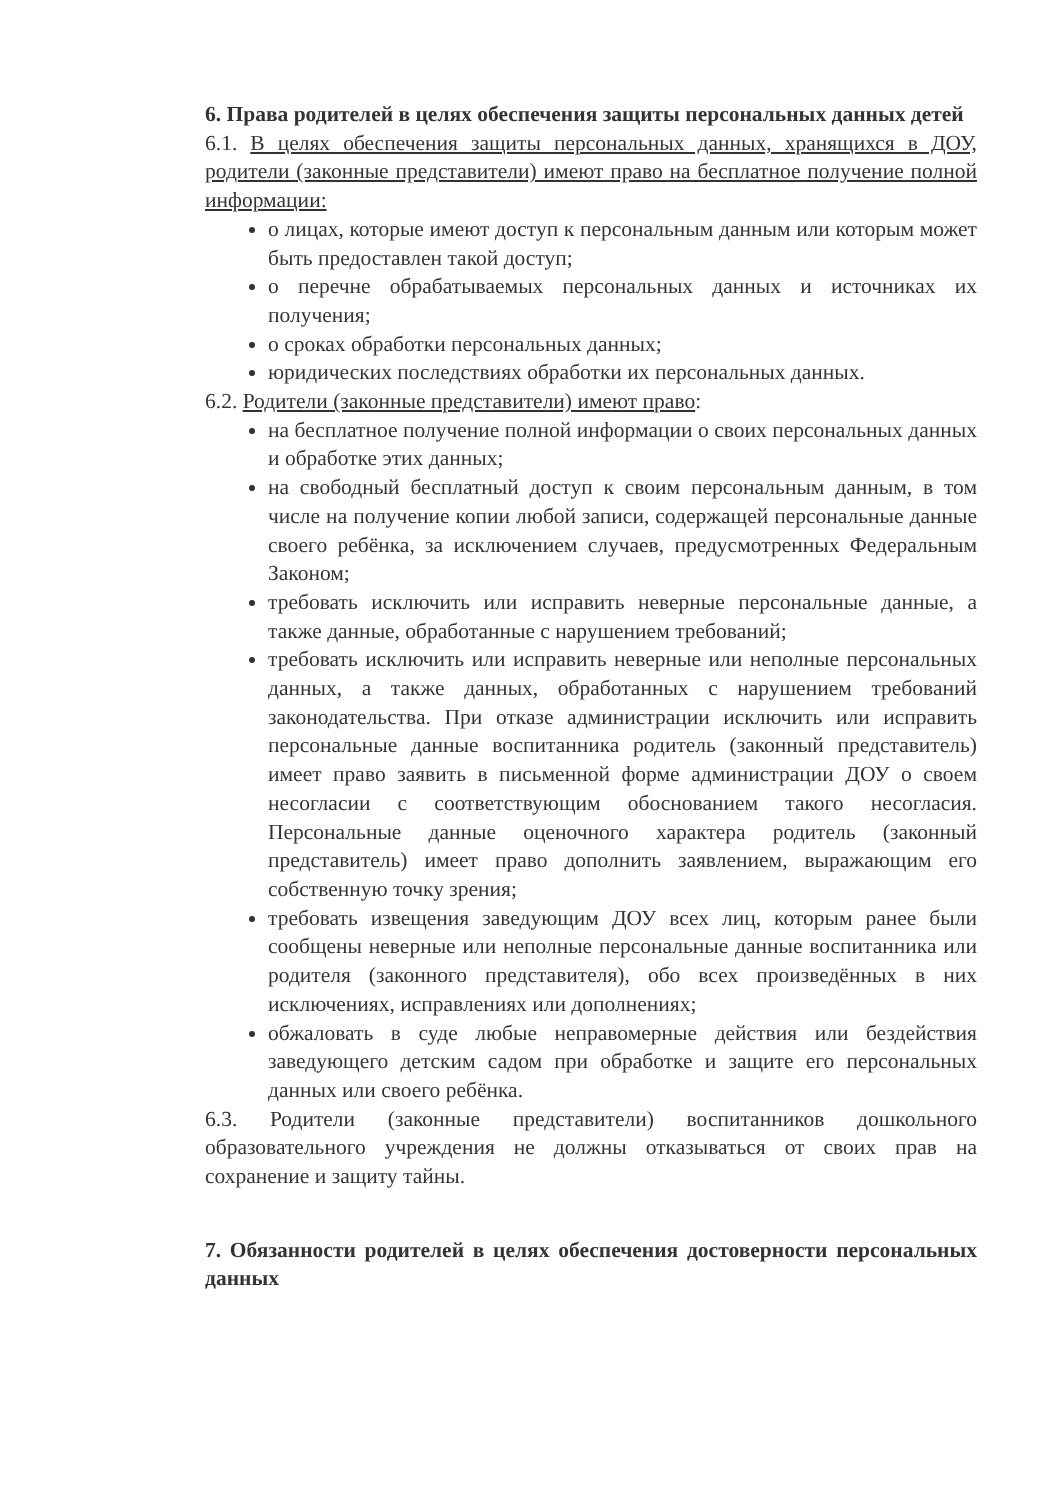6. Права родителей в целях обеспечения защиты персональных данных детей
6.1. В целях обеспечения защиты персональных данных, хранящихся в ДОУ, родители (законные представители) имеют право на бесплатное получение полной информации:
о лицах, которые имеют доступ к персональным данным или которым может быть предоставлен такой доступ;
о перечне обрабатываемых персональных данных и источниках их получения;
о сроках обработки персональных данных;
юридических последствиях обработки их персональных данных.
6.2. Родители (законные представители) имеют право:
на бесплатное получение полной информации о своих персональных данных и обработке этих данных;
на свободный бесплатный доступ к своим персональным данным, в том числе на получение копии любой записи, содержащей персональные данные своего ребёнка, за исключением случаев, предусмотренных Федеральным Законом;
требовать исключить или исправить неверные персональные данные, а также данные, обработанные с нарушением требований;
требовать исключить или исправить неверные или неполные персональных данных, а также данных, обработанных с нарушением требований законодательства. При отказе администрации исключить или исправить персональные данные воспитанника родитель (законный представитель) имеет право заявить в письменной форме администрации ДОУ о своем несогласии с соответствующим обоснованием такого несогласия. Персональные данные оценочного характера родитель (законный представитель) имеет право дополнить заявлением, выражающим его собственную точку зрения;
требовать извещения заведующим ДОУ всех лиц, которым ранее были сообщены неверные или неполные персональные данные воспитанника или родителя (законного представителя), обо всех произведённых в них исключениях, исправлениях или дополнениях;
обжаловать в суде любые неправомерные действия или бездействия заведующего детским садом при обработке и защите его персональных данных или своего ребёнка.
6.3. Родители (законные представители) воспитанников дошкольного образовательного учреждения не должны отказываться от своих прав на сохранение и защиту тайны.
7. Обязанности родителей в целях обеспечения достоверности персональных данных